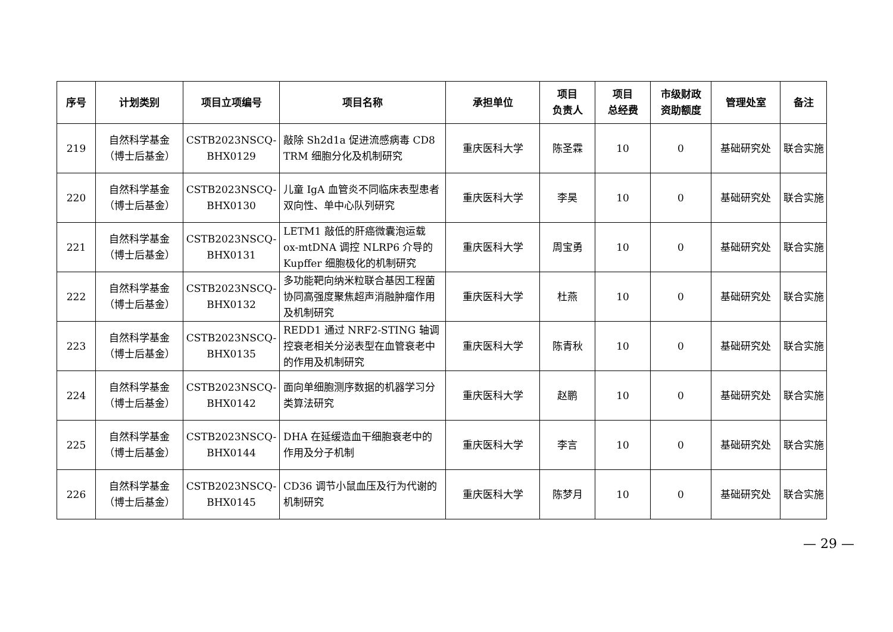| 序号 | 计划类别 | 项目立项编号 | 项目名称 | 承担单位 | 项目 负责人 | 项目 总经费 | 市级财政 资助额度 | 管理处室 | 备注 |
| --- | --- | --- | --- | --- | --- | --- | --- | --- | --- |
| 219 | 自然科学基金 （博士后基金） | CSTB2023NSCQ- BHX0129 | 敲除 Sh2d1a 促进流感病毒 CD8 TRM 细胞分化及机制研究 | 重庆医科大学 | 陈圣霖 | 10 | 0 | 基础研究处 | 联合实施 |
| 220 | 自然科学基金 （博士后基金） | CSTB2023NSCQ- BHX0130 | 儿童 IgA 血管炎不同临床表型患者双向性、单中心队列研究 | 重庆医科大学 | 李昊 | 10 | 0 | 基础研究处 | 联合实施 |
| 221 | 自然科学基金 （博士后基金） | CSTB2023NSCQ- BHX0131 | LETM1 敲低的肝癌微囊泡运载 ox-mtDNA 调控 NLRP6 介导的 Kupffer 细胞极化的机制研究 | 重庆医科大学 | 周宝勇 | 10 | 0 | 基础研究处 | 联合实施 |
| 222 | 自然科学基金 （博士后基金） | CSTB2023NSCQ- BHX0132 | 多功能靶向纳米粒联合基因工程菌协同高强度聚焦超声消融肿瘤作用及机制研究 | 重庆医科大学 | 杜燕 | 10 | 0 | 基础研究处 | 联合实施 |
| 223 | 自然科学基金 （博士后基金） | CSTB2023NSCQ- BHX0135 | REDD1 通过 NRF2-STING 轴调控衰老相关分泌表型在血管衰老中的作用及机制研究 | 重庆医科大学 | 陈青秋 | 10 | 0 | 基础研究处 | 联合实施 |
| 224 | 自然科学基金 （博士后基金） | CSTB2023NSCQ- BHX0142 | 面向单细胞测序数据的机器学习分类算法研究 | 重庆医科大学 | 赵鹏 | 10 | 0 | 基础研究处 | 联合实施 |
| 225 | 自然科学基金 （博士后基金） | CSTB2023NSCQ- BHX0144 | DHA 在延缓造血干细胞衰老中的作用及分子机制 | 重庆医科大学 | 李言 | 10 | 0 | 基础研究处 | 联合实施 |
| 226 | 自然科学基金 （博士后基金） | CSTB2023NSCQ- BHX0145 | CD36 调节小鼠血压及行为代谢的机制研究 | 重庆医科大学 | 陈梦月 | 10 | 0 | 基础研究处 | 联合实施 |
— 29 —